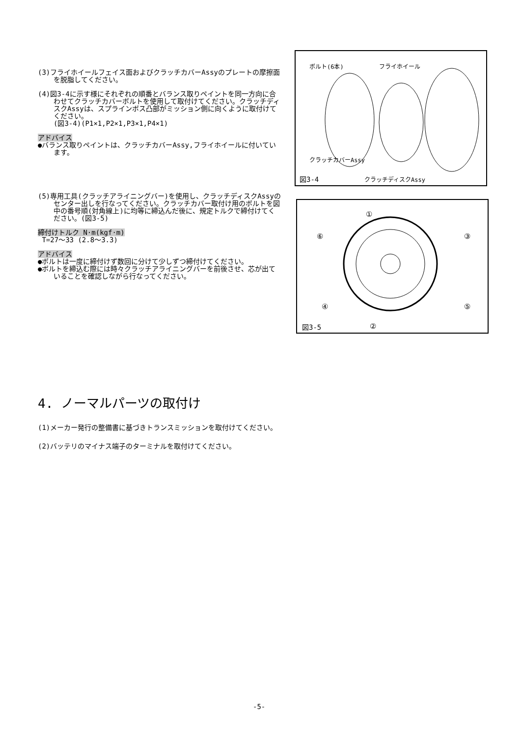(3)フライホイールフェイス面およびクラッチカバーAssyのプレートの摩擦面を脱脂してください。
(4)図3-4に示す様にそれぞれの順番とバランス取りペイントを同一方向に合わせてクラッチカバーボルトを使用して取付けてください。クラッチディスクAssyは、スプラインボス凸部がミッション側に向くように取付けてください。
(図3-4)(P1×1,P2×1,P3×1,P4×1)
アドバイス
●バランス取りペイントは、クラッチカバーAssy,フライホイールに付いています。
(5)専用工具(クラッチアライニングバー)を使用し、クラッチディスクAssyのセンター出しを行なってください。クラッチカバー取付け用のボルトを図中の番号順(対角線上)に均等に締込んだ後に、規定トルクで締付けてください。(図3-5)
締付けトルク N·m(kgf·m)
T=27～33 (2.8～3.3)
アドバイス
●ボルトは一度に締付けず数回に分けて少しずつ締付けてください。
●ボルトを締込む際には時々クラッチアライニングバーを前後させ、芯が出ていることを確認しながら行なってください。
ボルト(6本) フライホイール
クラッチカバーAssy
図3-4 クラッチディスクAssy
①
⑥ ③
④ ⑤
図3-5 ②
4. ノーマルパーツの取付け
(1)メーカー発行の整備書に基づきトランスミッションを取付けてください。
(2)バッテリのマイナス端子のターミナルを取付けてください。
-5-